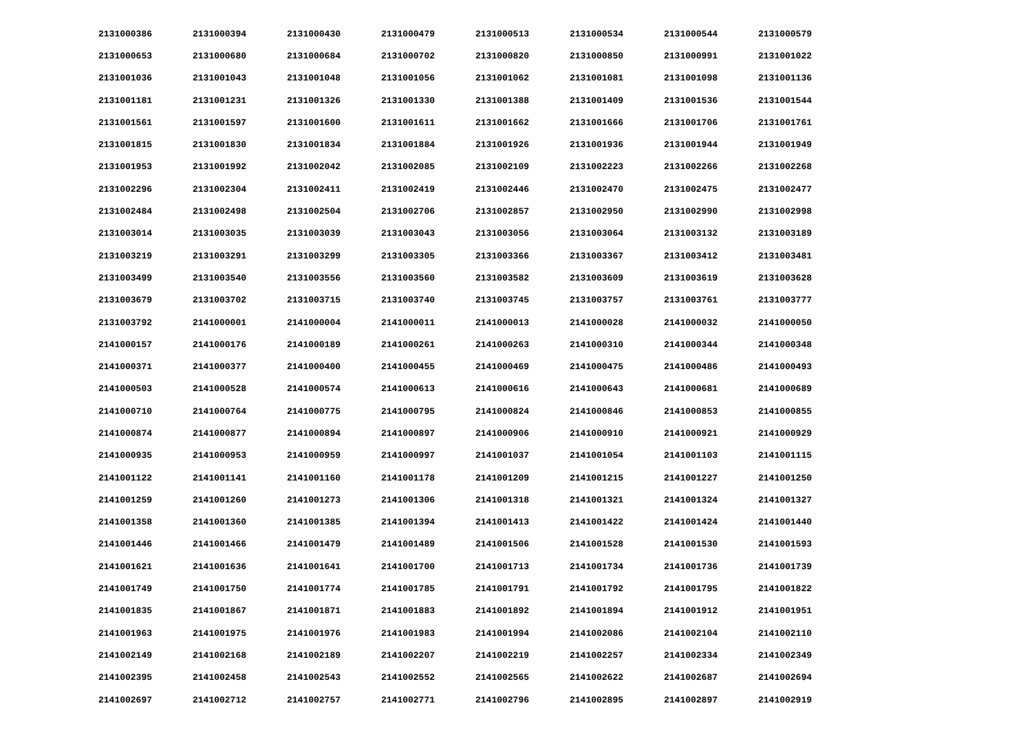| 2131000386 | 2131000394 | 2131000430 | 2131000479 | 2131000513 | 2131000534 | 2131000544 | 2131000579 |
| 2131000653 | 2131000680 | 2131000684 | 2131000702 | 2131000820 | 2131000850 | 2131000991 | 2131001022 |
| 2131001036 | 2131001043 | 2131001048 | 2131001056 | 2131001062 | 2131001081 | 2131001098 | 2131001136 |
| 2131001181 | 2131001231 | 2131001326 | 2131001330 | 2131001388 | 2131001409 | 2131001536 | 2131001544 |
| 2131001561 | 2131001597 | 2131001600 | 2131001611 | 2131001662 | 2131001666 | 2131001706 | 2131001761 |
| 2131001815 | 2131001830 | 2131001834 | 2131001884 | 2131001926 | 2131001936 | 2131001944 | 2131001949 |
| 2131001953 | 2131001992 | 2131002042 | 2131002085 | 2131002109 | 2131002223 | 2131002266 | 2131002268 |
| 2131002296 | 2131002304 | 2131002411 | 2131002419 | 2131002446 | 2131002470 | 2131002475 | 2131002477 |
| 2131002484 | 2131002498 | 2131002504 | 2131002706 | 2131002857 | 2131002950 | 2131002990 | 2131002998 |
| 2131003014 | 2131003035 | 2131003039 | 2131003043 | 2131003056 | 2131003064 | 2131003132 | 2131003189 |
| 2131003219 | 2131003291 | 2131003299 | 2131003305 | 2131003366 | 2131003367 | 2131003412 | 2131003481 |
| 2131003499 | 2131003540 | 2131003556 | 2131003560 | 2131003582 | 2131003609 | 2131003619 | 2131003628 |
| 2131003679 | 2131003702 | 2131003715 | 2131003740 | 2131003745 | 2131003757 | 2131003761 | 2131003777 |
| 2131003792 | 2141000001 | 2141000004 | 2141000011 | 2141000013 | 2141000028 | 2141000032 | 2141000050 |
| 2141000157 | 2141000176 | 2141000189 | 2141000261 | 2141000263 | 2141000310 | 2141000344 | 2141000348 |
| 2141000371 | 2141000377 | 2141000400 | 2141000455 | 2141000469 | 2141000475 | 2141000486 | 2141000493 |
| 2141000503 | 2141000528 | 2141000574 | 2141000613 | 2141000616 | 2141000643 | 2141000681 | 2141000689 |
| 2141000710 | 2141000764 | 2141000775 | 2141000795 | 2141000824 | 2141000846 | 2141000853 | 2141000855 |
| 2141000874 | 2141000877 | 2141000894 | 2141000897 | 2141000906 | 2141000910 | 2141000921 | 2141000929 |
| 2141000935 | 2141000953 | 2141000959 | 2141000997 | 2141001037 | 2141001054 | 2141001103 | 2141001115 |
| 2141001122 | 2141001141 | 2141001160 | 2141001178 | 2141001209 | 2141001215 | 2141001227 | 2141001250 |
| 2141001259 | 2141001260 | 2141001273 | 2141001306 | 2141001318 | 2141001321 | 2141001324 | 2141001327 |
| 2141001358 | 2141001360 | 2141001385 | 2141001394 | 2141001413 | 2141001422 | 2141001424 | 2141001440 |
| 2141001446 | 2141001466 | 2141001479 | 2141001489 | 2141001506 | 2141001528 | 2141001530 | 2141001593 |
| 2141001621 | 2141001636 | 2141001641 | 2141001700 | 2141001713 | 2141001734 | 2141001736 | 2141001739 |
| 2141001749 | 2141001750 | 2141001774 | 2141001785 | 2141001791 | 2141001792 | 2141001795 | 2141001822 |
| 2141001835 | 2141001867 | 2141001871 | 2141001883 | 2141001892 | 2141001894 | 2141001912 | 2141001951 |
| 2141001963 | 2141001975 | 2141001976 | 2141001983 | 2141001994 | 2141002086 | 2141002104 | 2141002110 |
| 2141002149 | 2141002168 | 2141002189 | 2141002207 | 2141002219 | 2141002257 | 2141002334 | 2141002349 |
| 2141002395 | 2141002458 | 2141002543 | 2141002552 | 2141002565 | 2141002622 | 2141002687 | 2141002694 |
| 2141002697 | 2141002712 | 2141002757 | 2141002771 | 2141002796 | 2141002895 | 2141002897 | 2141002919 |